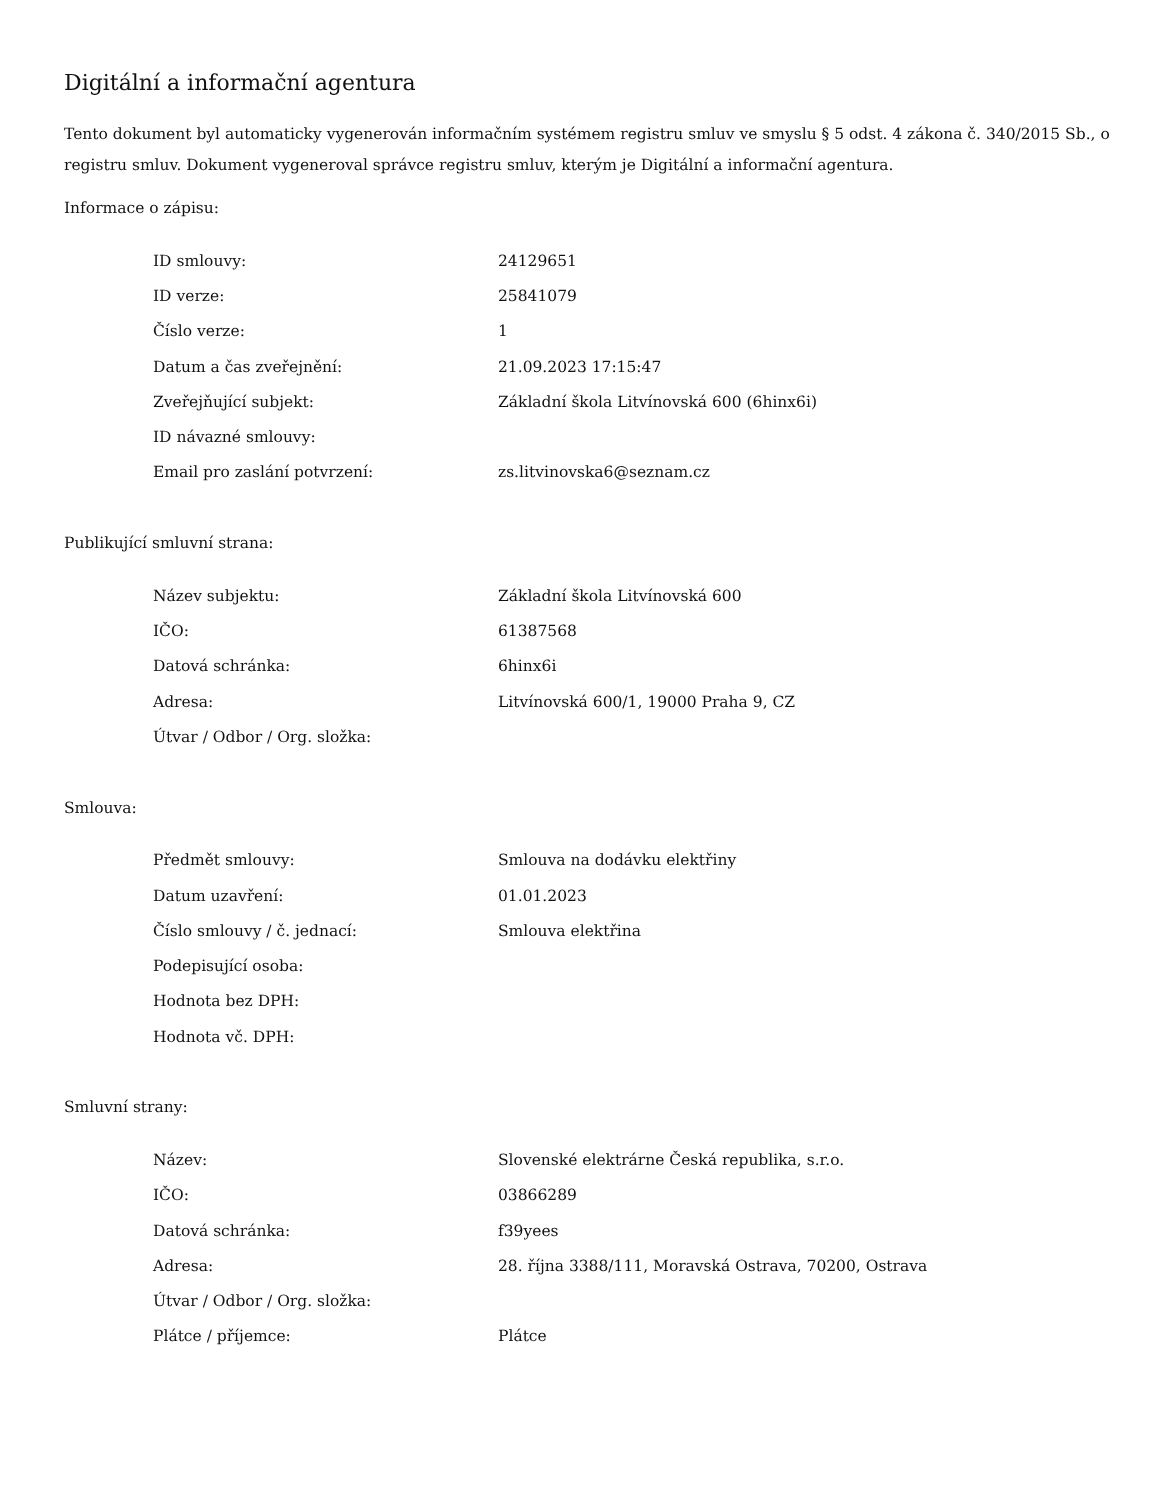Digitální a informační agentura
Tento dokument byl automaticky vygenerován informačním systémem registru smluv ve smyslu § 5 odst. 4 zákona č. 340/2015 Sb., o registru smluv. Dokument vygeneroval správce registru smluv, kterým je Digitální a informační agentura.
Informace o zápisu:
| ID smlouvy: | 24129651 |
| ID verze: | 25841079 |
| Číslo verze: | 1 |
| Datum a čas zveřejnění: | 21.09.2023 17:15:47 |
| Zveřejňující subjekt: | Základní škola Litvínovská 600 (6hinx6i) |
| ID návazné smlouvy: | |
| Email pro zaslání potvrzení: | zs.litvinovska6@seznam.cz |
Publikující smluvní strana:
| Název subjektu: | Základní škola Litvínovská 600 |
| IČO: | 61387568 |
| Datová schránka: | 6hinx6i |
| Adresa: | Litvínovská 600/1, 19000 Praha 9, CZ |
| Útvar / Odbor / Org. složka: | |
Smlouva:
| Předmět smlouvy: | Smlouva na dodávku elektřiny |
| Datum uzavření: | 01.01.2023 |
| Číslo smlouvy / č. jednací: | Smlouva elektřina |
| Podepisující osoba: | |
| Hodnota bez DPH: | |
| Hodnota vč. DPH: | |
Smluvní strany:
| Název: | Slovenské elektrárne Česká republika, s.r.o. |
| IČO: | 03866289 |
| Datová schránka: | f39yees |
| Adresa: | 28. října 3388/111, Moravská Ostrava, 70200, Ostrava |
| Útvar / Odbor / Org. složka: | |
| Plátce / příjemce: | Plátce |